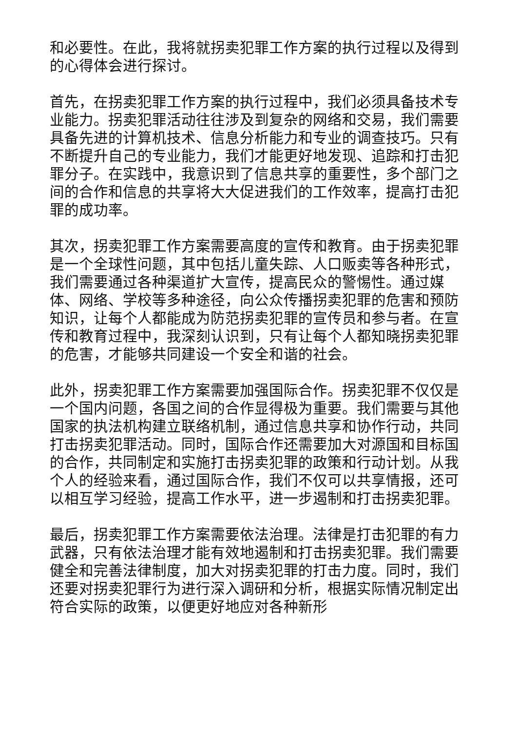和必要性。在此，我将就拐卖犯罪工作方案的执行过程以及得到的心得体会进行探讨。
首先，在拐卖犯罪工作方案的执行过程中，我们必须具备技术专业能力。拐卖犯罪活动往往涉及到复杂的网络和交易，我们需要具备先进的计算机技术、信息分析能力和专业的调查技巧。只有不断提升自己的专业能力，我们才能更好地发现、追踪和打击犯罪分子。在实践中，我意识到了信息共享的重要性，多个部门之间的合作和信息的共享将大大促进我们的工作效率，提高打击犯罪的成功率。
其次，拐卖犯罪工作方案需要高度的宣传和教育。由于拐卖犯罪是一个全球性问题，其中包括儿童失踪、人口贩卖等各种形式，我们需要通过各种渠道扩大宣传，提高民众的警惕性。通过媒体、网络、学校等多种途径，向公众传播拐卖犯罪的危害和预防知识，让每个人都能成为防范拐卖犯罪的宣传员和参与者。在宣传和教育过程中，我深刻认识到，只有让每个人都知晓拐卖犯罪的危害，才能够共同建设一个安全和谐的社会。
此外，拐卖犯罪工作方案需要加强国际合作。拐卖犯罪不仅仅是一个国内问题，各国之间的合作显得极为重要。我们需要与其他国家的执法机构建立联络机制，通过信息共享和协作行动，共同打击拐卖犯罪活动。同时，国际合作还需要加大对源国和目标国的合作，共同制定和实施打击拐卖犯罪的政策和行动计划。从我个人的经验来看，通过国际合作，我们不仅可以共享情报，还可以相互学习经验，提高工作水平，进一步遏制和打击拐卖犯罪。
最后，拐卖犯罪工作方案需要依法治理。法律是打击犯罪的有力武器，只有依法治理才能有效地遏制和打击拐卖犯罪。我们需要健全和完善法律制度，加大对拐卖犯罪的打击力度。同时，我们还要对拐卖犯罪行为进行深入调研和分析，根据实际情况制定出符合实际的政策，以便更好地应对各种新形